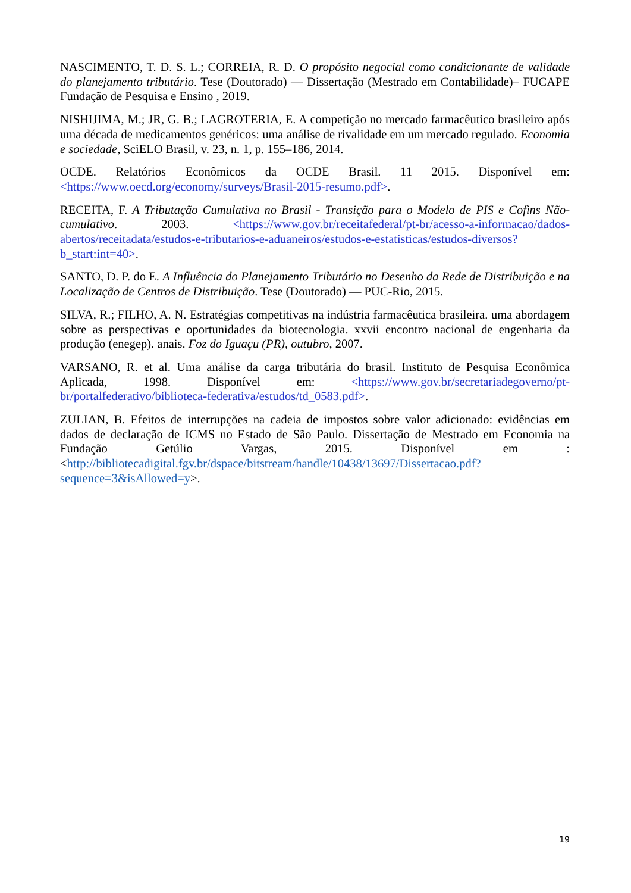NASCIMENTO, T. D. S. L.; CORREIA, R. D. O propósito negocial como condicionante de validade do planejamento tributário. Tese (Doutorado) — Dissertação (Mestrado em Contabilidade)– FUCAPE Fundação de Pesquisa e Ensino , 2019.
NISHIJIMA, M.; JR, G. B.; LAGROTERIA, E. A competição no mercado farmacêutico brasileiro após uma década de medicamentos genéricos: uma análise de rivalidade em um mercado regulado. Economia e sociedade, SciELO Brasil, v. 23, n. 1, p. 155–186, 2014.
OCDE. Relatórios Econômicos da OCDE Brasil. 11 2015. Disponível em: <https://www.oecd.org/economy/surveys/Brasil-2015-resumo.pdf>.
RECEITA, F. A Tributação Cumulativa no Brasil - Transição para o Modelo de PIS e Cofins Não-cumulativo. 2003. <https://www.gov.br/receitafederal/pt-br/acesso-a-informacao/dados-abertos/receitadata/estudos-e-tributarios-e-aduaneiros/estudos-e-estatisticas/estudos-diversos?b_start:int=40>.
SANTO, D. P. do E. A Influência do Planejamento Tributário no Desenho da Rede de Distribuição e na Localização de Centros de Distribuição. Tese (Doutorado) — PUC-Rio, 2015.
SILVA, R.; FILHO, A. N. Estratégias competitivas na indústria farmacêutica brasileira. uma abordagem sobre as perspectivas e oportunidades da biotecnologia. xxvii encontro nacional de engenharia da produção (enegep). anais. Foz do Iguaçu (PR), outubro, 2007.
VARSANO, R. et al. Uma análise da carga tributária do brasil. Instituto de Pesquisa Econômica Aplicada, 1998. Disponível em: <https://www.gov.br/secretariadegoverno/pt-br/portalfederativo/biblioteca-federativa/estudos/td_0583.pdf>.
ZULIAN, B. Efeitos de interrupções na cadeia de impostos sobre valor adicionado: evidências em dados de declaração de ICMS no Estado de São Paulo. Dissertação de Mestrado em Economia na Fundação Getúlio Vargas, 2015. Disponível em : <http://bibliotecadigital.fgv.br/dspace/bitstream/handle/10438/13697/Dissertacao.pdf?sequence=3&isAllowed=y>.
19